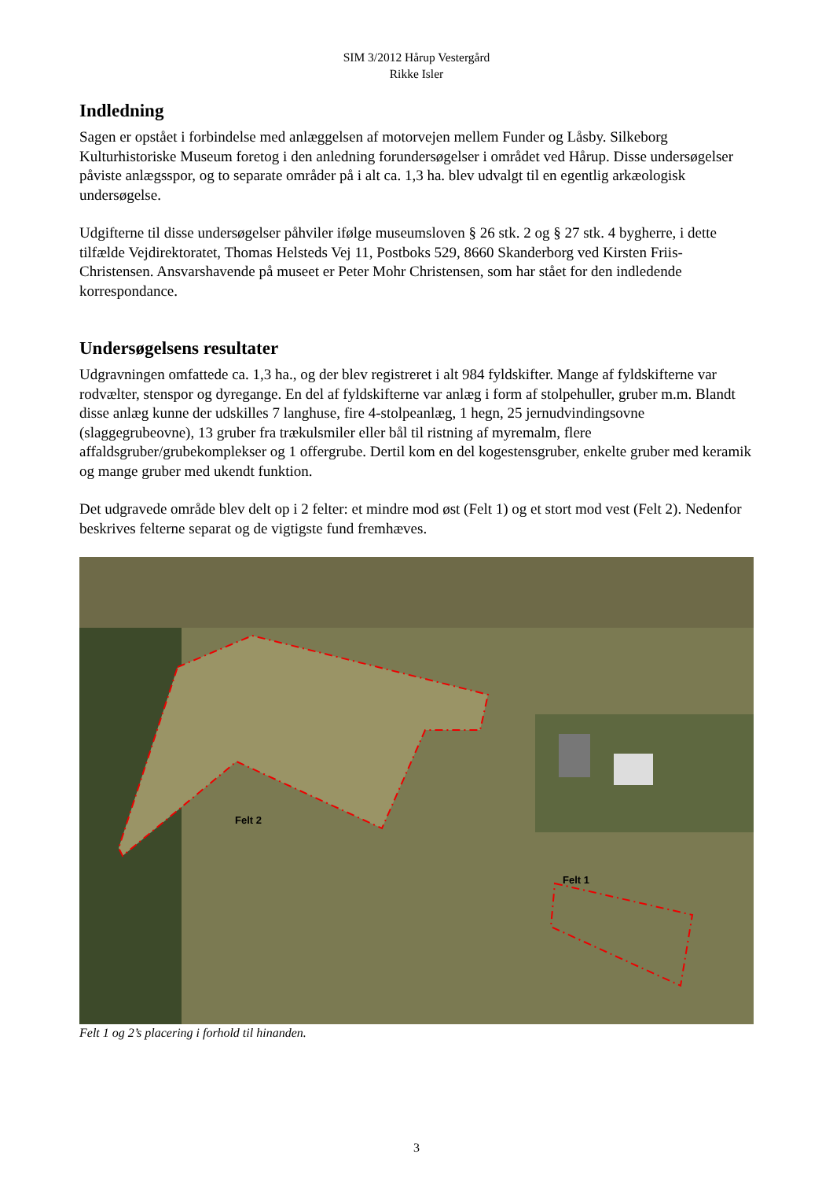SIM 3/2012 Hårup Vestergård
Rikke Isler
Indledning
Sagen er opstået i forbindelse med anlæggelsen af motorvejen mellem Funder og Låsby. Silkeborg Kulturhistoriske Museum foretog i den anledning forundersøgelser i området ved Hårup. Disse undersøgelser påviste anlægsspor, og to separate områder på i alt ca. 1,3 ha. blev udvalgt til en egentlig arkæologisk undersøgelse.
Udgifterne til disse undersøgelser påhviler ifølge museumsloven § 26 stk. 2 og § 27 stk. 4 bygherre, i dette tilfælde Vejdirektoratet, Thomas Helsteds Vej 11, Postboks 529, 8660 Skanderborg ved Kirsten Friis-Christensen. Ansvarshavende på museet er Peter Mohr Christensen, som har stået for den indledende korrespondance.
Undersøgelsens resultater
Udgravningen omfattede ca. 1,3 ha., og der blev registreret i alt 984 fyldskifter. Mange af fyldskifterne var rodvælter, stenspor og dyregange. En del af fyldskifterne var anlæg i form af stolpehuller, gruber m.m. Blandt disse anlæg kunne der udskilles 7 langhuse, fire 4-stolpeanlæg, 1 hegn, 25 jernudvindingsovne (slaggegrubeovne), 13 gruber fra trækulsmiler eller bål til ristning af myremalm, flere affaldsgruber/grubekomplekser og 1 offergrube. Dertil kom en del kogestensgruber, enkelte gruber med keramik og mange gruber med ukendt funktion.
Det udgravede område blev delt op i 2 felter: et mindre mod øst (Felt 1) og et stort mod vest (Felt 2). Nedenfor beskrives felterne separat og de vigtigste fund fremhæves.
Felt 2
Felt 1
Felt 1 og 2’s placering i forhold til hinanden.
3